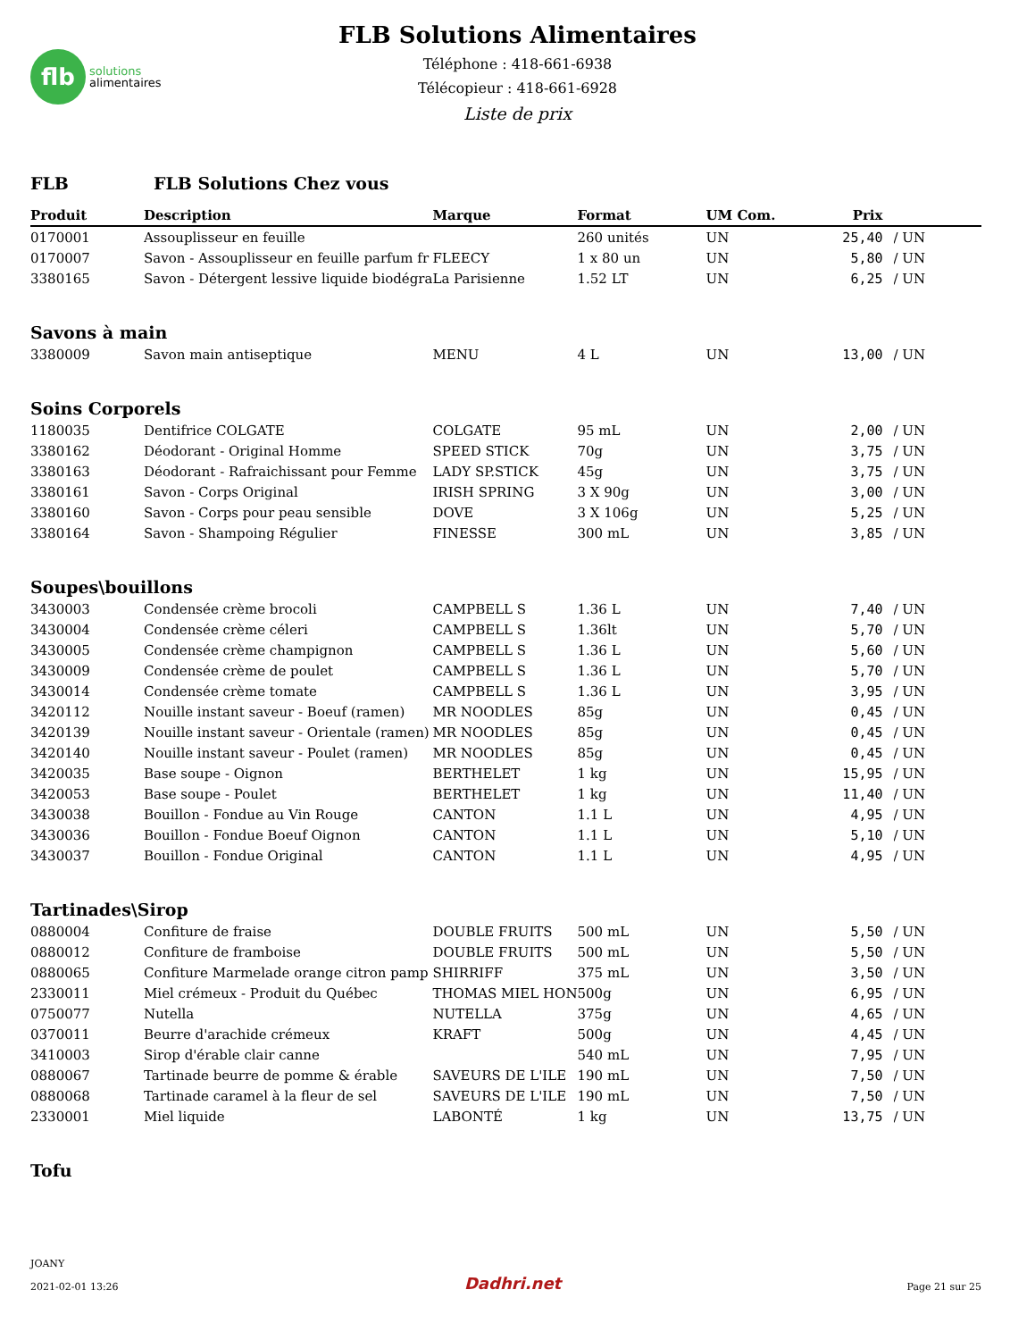flb
solutions
alimentaires
FLB Solutions Alimentaires
Téléphone : 418-661-6938
Télécopieur : 418-661-6928
Liste de prix
FLB FLB Solutions Chez vous
| Produit | Description | Marque | Format | UM Com. | Prix | |
| --- | --- | --- | --- | --- | --- | --- |
| 0170001 | Assouplisseur en feuille | | 260 unités | UN | 25,40 | / UN |
| 0170007 | Savon - Assouplisseur en feuille parfum fr | FLEECY | 1 x 80 un | UN | 5,80 | / UN |
| 3380165 | Savon - Détergent lessive liquide biodégra | La Parisienne | 1.52 LT | UN | 6,25 | / UN |
| Savons à main | | | | | | |
| 3380009 | Savon main antiseptique | MENU | 4 L | UN | 13,00 | / UN |
| Soins Corporels | | | | | | |
| 1180035 | Dentifrice COLGATE | COLGATE | 95 mL | UN | 2,00 | / UN |
| 3380162 | Déodorant - Original Homme | SPEED STICK | 70g | UN | 3,75 | / UN |
| 3380163 | Déodorant - Rafraichissant pour Femme | LADY SP.STICK | 45g | UN | 3,75 | / UN |
| 3380161 | Savon - Corps Original | IRISH SPRING | 3 X 90g | UN | 3,00 | / UN |
| 3380160 | Savon - Corps pour peau sensible | DOVE | 3 X 106g | UN | 5,25 | / UN |
| 3380164 | Savon - Shampoing Régulier | FINESSE | 300 mL | UN | 3,85 | / UN |
| Soupes\bouillons | | | | | | |
| 3430003 | Condensée crème brocoli | CAMPBELL S | 1.36 L | UN | 7,40 | / UN |
| 3430004 | Condensée crème céleri | CAMPBELL S | 1.36lt | UN | 5,70 | / UN |
| 3430005 | Condensée crème champignon | CAMPBELL S | 1.36 L | UN | 5,60 | / UN |
| 3430009 | Condensée crème de poulet | CAMPBELL S | 1.36 L | UN | 5,70 | / UN |
| 3430014 | Condensée crème tomate | CAMPBELL S | 1.36 L | UN | 3,95 | / UN |
| 3420112 | Nouille instant saveur - Boeuf (ramen) | MR NOODLES | 85g | UN | 0,45 | / UN |
| 3420139 | Nouille instant saveur - Orientale (ramen) | MR NOODLES | 85g | UN | 0,45 | / UN |
| 3420140 | Nouille instant saveur - Poulet (ramen) | MR NOODLES | 85g | UN | 0,45 | / UN |
| 3420035 | Base soupe - Oignon | BERTHELET | 1 kg | UN | 15,95 | / UN |
| 3420053 | Base soupe - Poulet | BERTHELET | 1 kg | UN | 11,40 | / UN |
| 3430038 | Bouillon - Fondue au Vin Rouge | CANTON | 1.1 L | UN | 4,95 | / UN |
| 3430036 | Bouillon - Fondue Boeuf Oignon | CANTON | 1.1 L | UN | 5,10 | / UN |
| 3430037 | Bouillon - Fondue Original | CANTON | 1.1 L | UN | 4,95 | / UN |
| Tartinades\Sirop | | | | | | |
| 0880004 | Confiture de fraise | DOUBLE FRUITS | 500 mL | UN | 5,50 | / UN |
| 0880012 | Confiture de framboise | DOUBLE FRUITS | 500 mL | UN | 5,50 | / UN |
| 0880065 | Confiture Marmelade orange citron pamp | SHIRRIFF | 375 mL | UN | 3,50 | / UN |
| 2330011 | Miel crémeux - Produit du Québec | THOMAS MIEL HON | 500g | UN | 6,95 | / UN |
| 0750077 | Nutella | NUTELLA | 375g | UN | 4,65 | / UN |
| 0370011 | Beurre d'arachide crémeux | KRAFT | 500g | UN | 4,45 | / UN |
| 3410003 | Sirop d'érable clair canne | | 540 mL | UN | 7,95 | / UN |
| 0880067 | Tartinade beurre de pomme & érable | SAVEURS DE L'ILE | 190 mL | UN | 7,50 | / UN |
| 0880068 | Tartinade caramel à la fleur de sel | SAVEURS DE L'ILE | 190 mL | UN | 7,50 | / UN |
| 2330001 | Miel liquide | LABONTÉ | 1 kg | UN | 13,75 | / UN |
| Tofu | | | | | | |
JOANY
2021-02-01 13:26
Dadhri.net
Page 21 sur 25